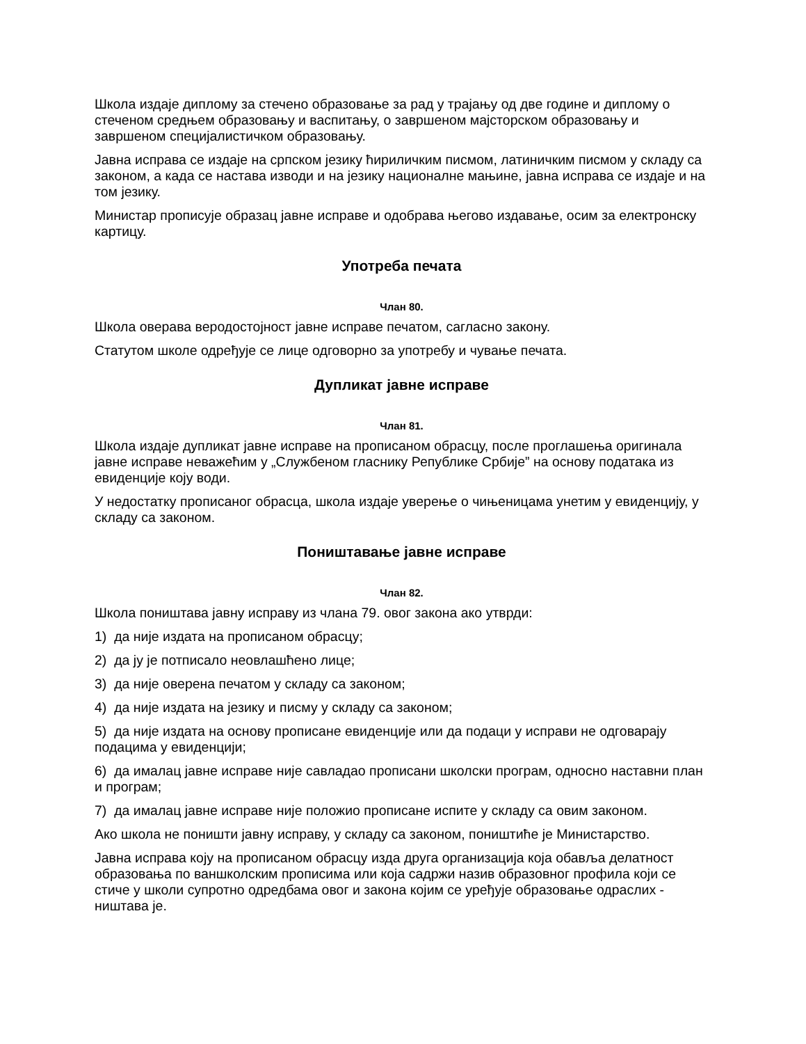Школа издаје диплому за стечено образовање за рад у трајању од две године и диплому о стеченом средњем образовању и васпитању, о завршеном мајсторском образовању и завршеном специјалистичком образовању.
Јавна исправа се издаје на српском језику ћириличким писмом, латиничким писмом у складу са законом, а када се настава изводи и на језику националне мањине, јавна исправа се издаје и на том језику.
Министар прописује образац јавне исправе и одобрава његово издавање, осим за електронску картицу.
Употреба печата
Члан 80.
Школа оверава веродостојност јавне исправе печатом, сагласно закону.
Статутом школе одређује се лице одговорно за употребу и чување печата.
Дупликат јавне исправе
Члан 81.
Школа издаје дупликат јавне исправе на прописаном обрасцу, после проглашења оригинала јавне исправе неважећим у „Службеном гласнику Републике Србије” на основу података из евиденције коју води.
У недостатку прописаног обрасца, школа издаје уверење о чињеницама унетим у евиденцију, у складу са законом.
Поништавање јавне исправе
Члан 82.
Школа поништава јавну исправу из члана 79. овог закона ако утврди:
1) да није издата на прописаном обрасцу;
2) да ју је потписало неовлашћено лице;
3) да није оверена печатом у складу са законом;
4) да није издата на језику и писму у складу са законом;
5) да није издата на основу прописане евиденције или да подаци у исправи не одговарају подацима у евиденцији;
6) да ималац јавне исправе није савладао прописани школски програм, односно наставни план и програм;
7) да ималац јавне исправе није положио прописане испите у складу са овим законом.
Ако школа не поништи јавну исправу, у складу са законом, поништиће је Министарство.
Јавна исправа коју на прописаном обрасцу изда друга организација која обавља делатност образовања по ваншколским прописима или која садржи назив образовног профила који се стиче у школи супротно одредбама овог и закона којим се уређује образовање одраслих - ништава је.